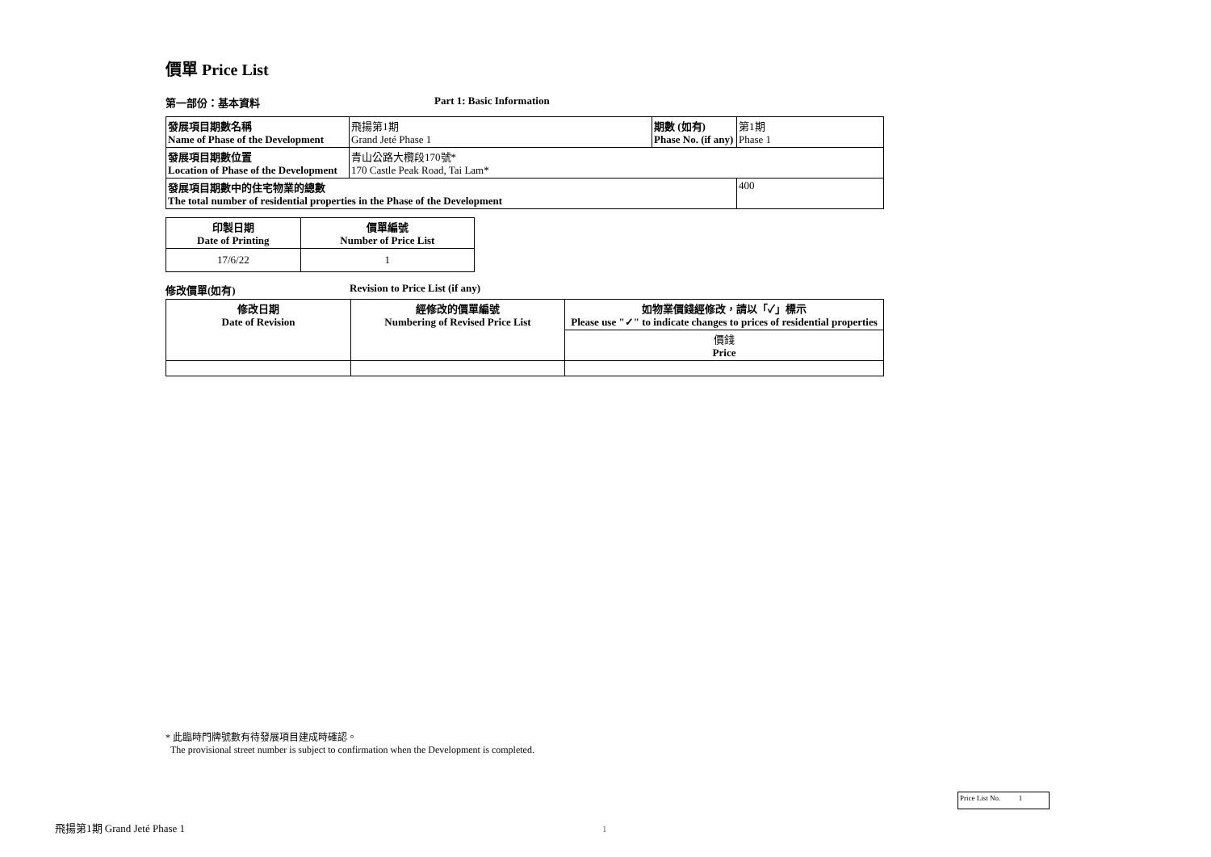價單 Price List
第一部份：基本資料 Part 1: Basic Information
| 發展項目期數名稱 Name of Phase of the Development | 飛揚第1期 Grand Jeté Phase 1 | 期數 (如有) Phase No. (if any) | 第1期 Phase 1 |
| 發展項目期數位置 Location of Phase of the Development | 青山公路大欖段170號* 170 Castle Peak Road, Tai Lam* | | |
| 發展項目期數中的住宅物業的總數 The total number of residential properties in the Phase of the Development | | | 400 |
| 印製日期 Date of Printing | 價單編號 Number of Price List |
| --- | --- |
| 17/6/22 | 1 |
修改價單(如有) Revision to Price List (if any)
| 修改日期 Date of Revision | 經修改的價單編號 Numbering of Revised Price List | 如物業價錢經修改，請以「✓」標示 Please use "✓" to indicate changes to prices of residential properties |
| --- | --- | --- |
| | | 價錢 Price |
* 此臨時門牌號數有待發展項目建成時確認。
The provisional street number is subject to confirmation when the Development is completed.
Price List No. 1
飛揚第1期 Grand Jeté Phase 1 1